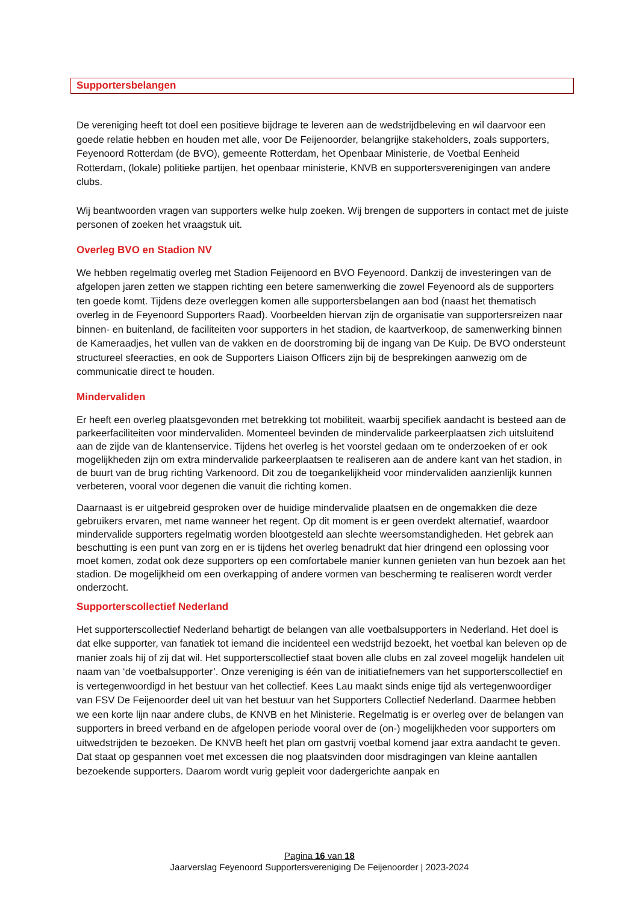Supportersbelangen
De vereniging heeft tot doel een positieve bijdrage te leveren aan de wedstrijdbeleving en wil daarvoor een goede relatie hebben en houden met alle, voor De Feijenoorder, belangrijke stakeholders, zoals supporters, Feyenoord Rotterdam (de BVO), gemeente Rotterdam, het Openbaar Ministerie, de Voetbal Eenheid Rotterdam, (lokale) politieke partijen, het openbaar ministerie, KNVB en supportersverenigingen van andere clubs.
Wij beantwoorden vragen van supporters welke hulp zoeken. Wij brengen de supporters in contact met de juiste personen of zoeken het vraagstuk uit.
Overleg BVO en Stadion NV
We hebben regelmatig overleg met Stadion Feijenoord en BVO Feyenoord. Dankzij de investeringen van de afgelopen jaren zetten we stappen richting een betere samenwerking die zowel Feyenoord als de supporters ten goede komt. Tijdens deze overleggen komen alle supportersbelangen aan bod (naast het thematisch overleg in de Feyenoord Supporters Raad). Voorbeelden hiervan zijn de organisatie van supportersreizen naar binnen- en buitenland, de faciliteiten voor supporters in het stadion, de kaartverkoop, de samenwerking binnen de Kameraadjes, het vullen van de vakken en de doorstroming bij de ingang van De Kuip. De BVO ondersteunt structureel sfeeracties, en ook de Supporters Liaison Officers zijn bij de besprekingen aanwezig om de communicatie direct te houden.
Mindervaliden
Er heeft een overleg plaatsgevonden met betrekking tot mobiliteit, waarbij specifiek aandacht is besteed aan de parkeerfaciliteiten voor mindervaliden. Momenteel bevinden de mindervalide parkeerplaatsen zich uitsluitend aan de zijde van de klantenservice. Tijdens het overleg is het voorstel gedaan om te onderzoeken of er ook mogelijkheden zijn om extra mindervalide parkeerplaatsen te realiseren aan de andere kant van het stadion, in de buurt van de brug richting Varkenoord. Dit zou de toegankelijkheid voor mindervaliden aanzienlijk kunnen verbeteren, vooral voor degenen die vanuit die richting komen.
Daarnaast is er uitgebreid gesproken over de huidige mindervalide plaatsen en de ongemakken die deze gebruikers ervaren, met name wanneer het regent. Op dit moment is er geen overdekt alternatief, waardoor mindervalide supporters regelmatig worden blootgesteld aan slechte weersomstandigheden. Het gebrek aan beschutting is een punt van zorg en er is tijdens het overleg benadrukt dat hier dringend een oplossing voor moet komen, zodat ook deze supporters op een comfortabele manier kunnen genieten van hun bezoek aan het stadion. De mogelijkheid om een overkapping of andere vormen van bescherming te realiseren wordt verder onderzocht.
Supporterscollectief Nederland
Het supporterscollectief Nederland behartigt de belangen van alle voetbalsupporters in Nederland. Het doel is dat elke supporter, van fanatiek tot iemand die incidenteel een wedstrijd bezoekt, het voetbal kan beleven op de manier zoals hij of zij dat wil. Het supporterscollectief staat boven alle clubs en zal zoveel mogelijk handelen uit naam van ‘de voetbalsupporter’. Onze vereniging is één van de initiatiefnemers van het supporterscollectief en is vertegenwoordigd in het bestuur van het collectief. Kees Lau maakt sinds enige tijd als vertegenwoordiger van FSV De Feijenoorder deel uit van het bestuur van het Supporters Collectief Nederland. Daarmee hebben we een korte lijn naar andere clubs, de KNVB en het Ministerie. Regelmatig is er overleg over de belangen van supporters in breed verband en de afgelopen periode vooral over de (on-) mogelijkheden voor supporters om uitwedstrijden te bezoeken. De KNVB heeft het plan om gastvrij voetbal komend jaar extra aandacht te geven. Dat staat op gespannen voet met excessen die nog plaatsvinden door misdragingen van kleine aantallen bezoekende supporters. Daarom wordt vurig gepleit voor dadergerichte aanpak en
Pagina 16 van 18
Jaarverslag Feyenoord Supportersvereniging De Feijenoorder | 2023-2024